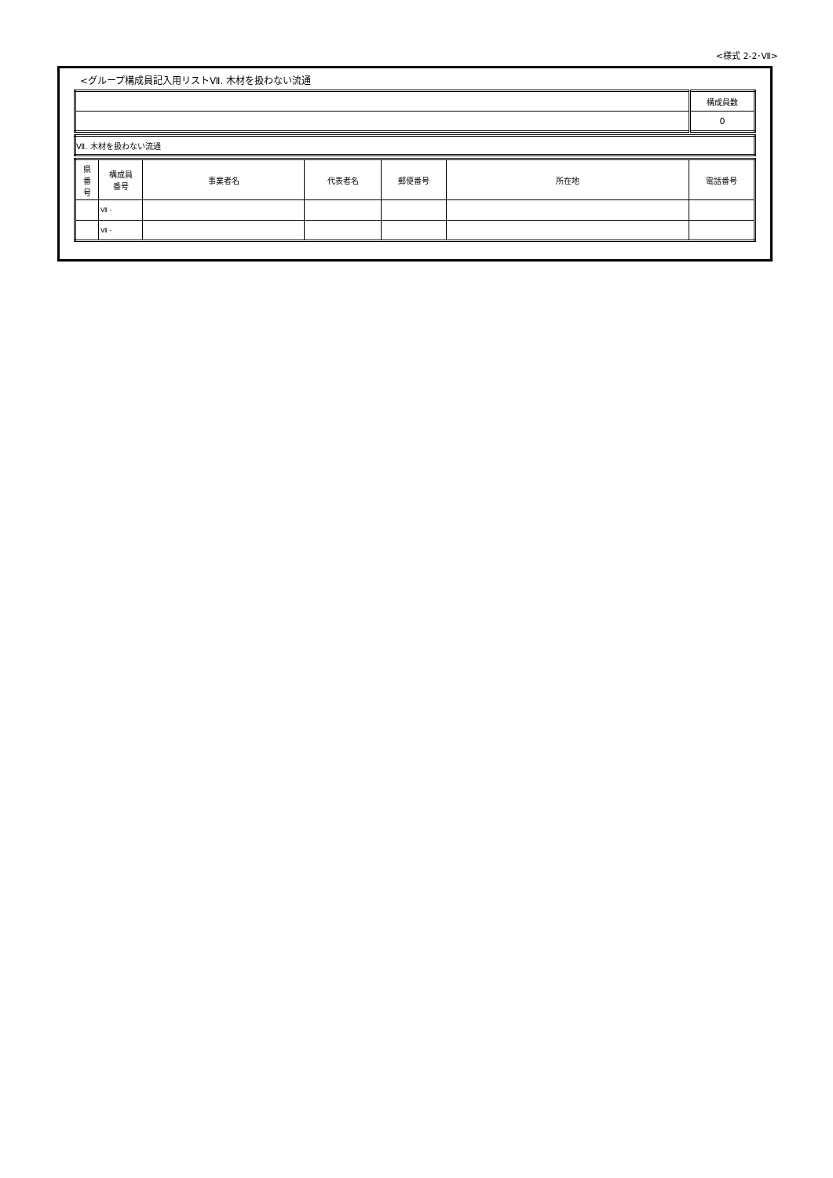<様式 2-2･Ⅶ>
<グループ構成員記入用リストⅦ. 木材を扱わない流通
| | 構成員数 |
| | 0 |
| Ⅶ. 木材を扱わない流通 |
| 県 番 号 | 構成員 番号 | 事業者名 | 代表者名 | 郵便番号 | 所在地 | 電話番号 |
| --- | --- | --- | --- | --- | --- | --- |
| | Ⅶ - | | | | | |
| | Ⅶ - | | | | | |